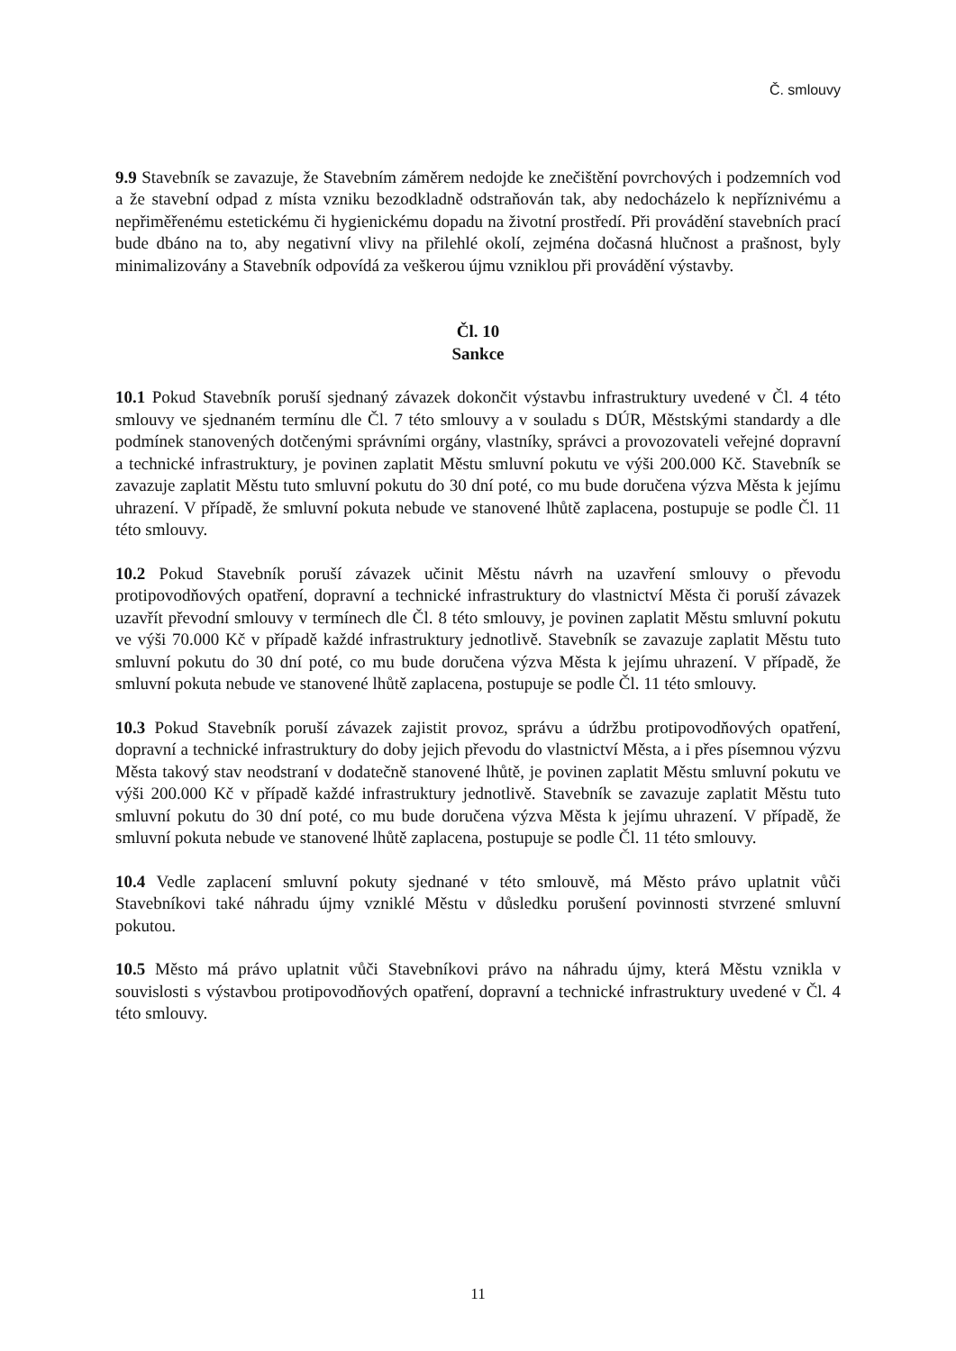Č. smlouvy
9.9 Stavebník se zavazuje, že Stavebním záměrem nedojde ke znečištění povrchových i podzemních vod a že stavební odpad z místa vzniku bezodkladně odstraňován tak, aby nedocházelo k nepříznivému a nepřiměřenému estetickému či hygienickému dopadu na životní prostředí. Při provádění stavebních prací bude dbáno na to, aby negativní vlivy na přilehlé okolí, zejména dočasná hlučnost a prašnost, byly minimalizovány a Stavebník odpovídá za veškerou újmu vzniklou při provádění výstavby.
Čl. 10
Sankce
10.1 Pokud Stavebník poruší sjednaný závazek dokončit výstavbu infrastruktury uvedené v Čl. 4 této smlouvy ve sjednaném termínu dle Čl. 7 této smlouvy a v souladu s DÚR, Městskými standardy a dle podmínek stanovených dotčenými správními orgány, vlastníky, správci a provozovateli veřejné dopravní a technické infrastruktury, je povinen zaplatit Městu smluvní pokutu ve výši 200.000 Kč. Stavebník se zavazuje zaplatit Městu tuto smluvní pokutu do 30 dní poté, co mu bude doručena výzva Města k jejímu uhrazení. V případě, že smluvní pokuta nebude ve stanovené lhůtě zaplacena, postupuje se podle Čl. 11 této smlouvy.
10.2 Pokud Stavebník poruší závazek učinit Městu návrh na uzavření smlouvy o převodu protipovodňových opatření, dopravní a technické infrastruktury do vlastnictví Města či poruší závazek uzavřít převodní smlouvy v termínech dle Čl. 8 této smlouvy, je povinen zaplatit Městu smluvní pokutu ve výši 70.000 Kč v případě každé infrastruktury jednotlivě. Stavebník se zavazuje zaplatit Městu tuto smluvní pokutu do 30 dní poté, co mu bude doručena výzva Města k jejímu uhrazení. V případě, že smluvní pokuta nebude ve stanovené lhůtě zaplacena, postupuje se podle Čl. 11 této smlouvy.
10.3 Pokud Stavebník poruší závazek zajistit provoz, správu a údržbu protipovodňových opatření, dopravní a technické infrastruktury do doby jejich převodu do vlastnictví Města, a i přes písemnou výzvu Města takový stav neodstraní v dodatečně stanovené lhůtě, je povinen zaplatit Městu smluvní pokutu ve výši 200.000 Kč v případě každé infrastruktury jednotlivě. Stavebník se zavazuje zaplatit Městu tuto smluvní pokutu do 30 dní poté, co mu bude doručena výzva Města k jejímu uhrazení. V případě, že smluvní pokuta nebude ve stanovené lhůtě zaplacena, postupuje se podle Čl. 11 této smlouvy.
10.4 Vedle zaplacení smluvní pokuty sjednané v této smlouvě, má Město právo uplatnit vůči Stavebníkovi také náhradu újmy vzniklé Městu v důsledku porušení povinnosti stvrzené smluvní pokutou.
10.5 Město má právo uplatnit vůči Stavebníkovi právo na náhradu újmy, která Městu vznikla v souvislosti s výstavbou protipovodňových opatření, dopravní a technické infrastruktury uvedené v Čl. 4 této smlouvy.
11